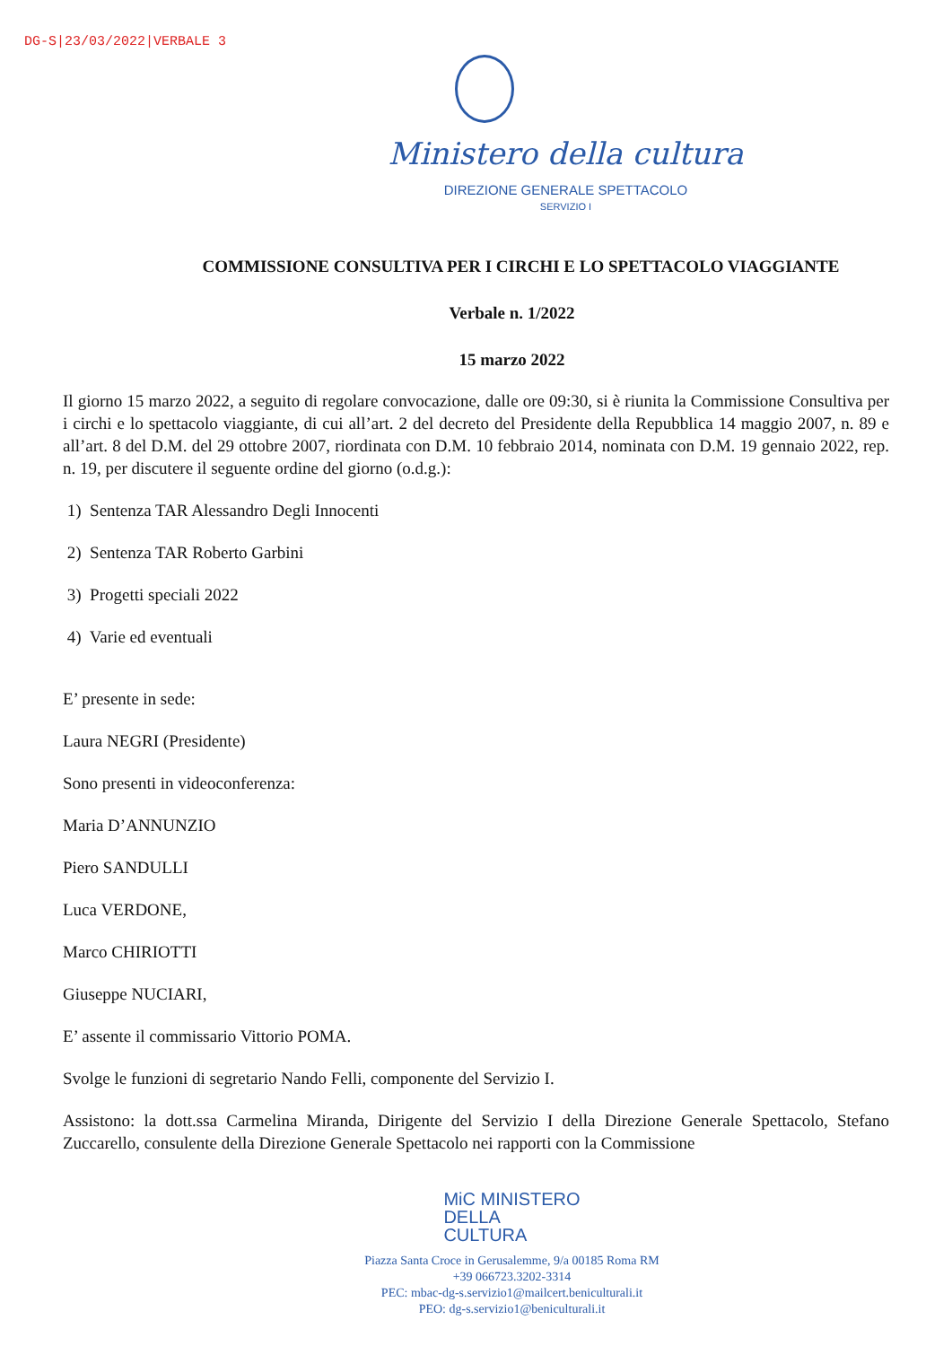DG-S|23/03/2022|VERBALE 3
Ministero della cultura
DIREZIONE GENERALE SPETTACOLO
SERVIZIO I
COMMISSIONE CONSULTIVA PER I CIRCHI E LO SPETTACOLO VIAGGIANTE
Verbale n. 1/2022
15 marzo 2022
Il giorno 15 marzo 2022, a seguito di regolare convocazione, dalle ore 09:30, si è riunita la Commissione Consultiva per i circhi e lo spettacolo viaggiante, di cui all’art. 2 del decreto del Presidente della Repubblica 14 maggio 2007, n. 89 e all’art. 8 del D.M. del 29 ottobre 2007, riordinata con D.M. 10 febbraio 2014, nominata con D.M. 19 gennaio 2022, rep. n. 19, per discutere il seguente ordine del giorno (o.d.g.):
1) Sentenza TAR Alessandro Degli Innocenti
2) Sentenza TAR Roberto Garbini
3) Progetti speciali 2022
4) Varie ed eventuali
E’ presente in sede:
Laura NEGRI (Presidente)
Sono presenti in videoconferenza:
Maria D’ANNUNZIO
Piero SANDULLI
Luca VERDONE,
Marco CHIRIOTTI
Giuseppe NUCIARI,
E’ assente il commissario Vittorio POMA.
Svolge le funzioni di segretario Nando Felli, componente del Servizio I.
Assistono: la dott.ssa Carmelina Miranda, Dirigente del Servizio I della Direzione Generale Spettacolo, Stefano Zuccarello, consulente della Direzione Generale Spettacolo nei rapporti con la Commissione
MiC MINISTERO
DELLA
CULTURA
Piazza Santa Croce in Gerusalemme, 9/a 00185 Roma RM
+39 066723.3202-3314
PEC: mbac-dg-s.servizio1@mailcert.beniculturali.it
PEO: dg-s.servizio1@beniculturali.it